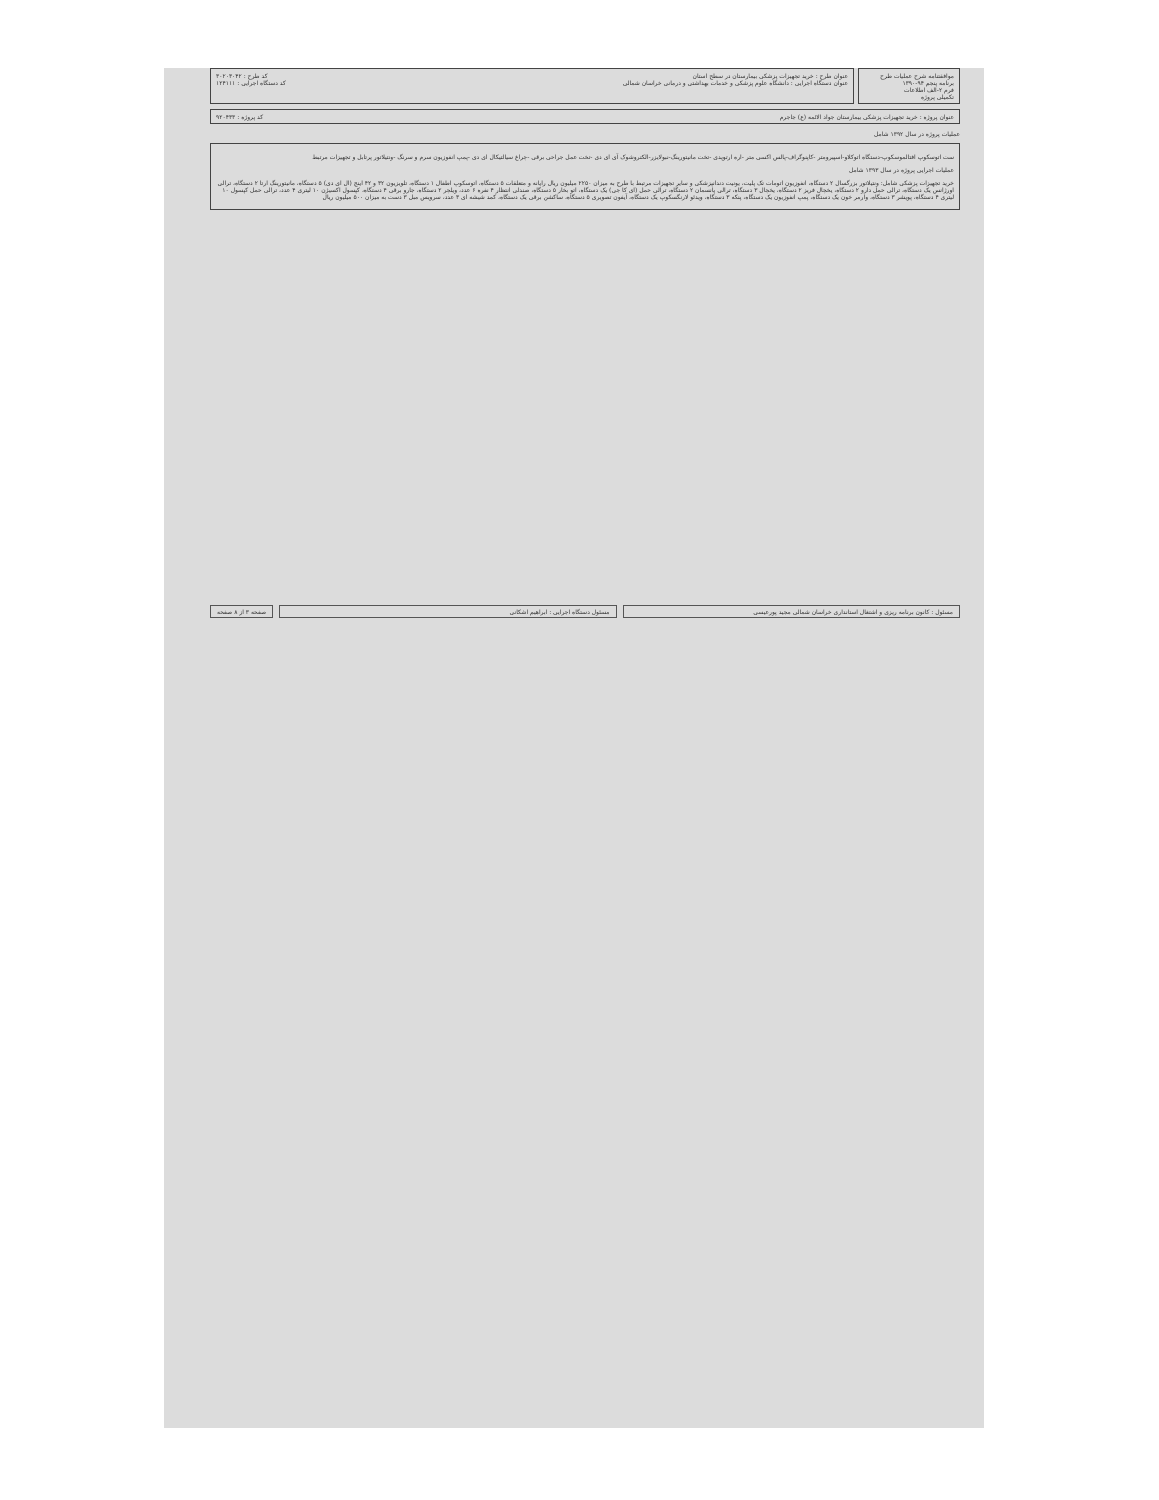موافقتنامه شرح عملیات طرح
برنامه پنجم ۹۴-۱۳۹۰
فرم ۲-الف اطلاعات
تکمیلی پروژه
عنوان طرح : خرید تجهیزات پزشکی بیمارستان در سطح استان کد طرح : ۳۰۲۰۳۰۴۲
عنوان دستگاه اجرایی : دانشگاه علوم پزشکی و خدمات بهداشتی و درمانی خراسان شمالی کد دستگاه اجرایی : ۱۲۴۱۱۱
عنوان پروژه : خرید تجهیزات پزشکی بیمارستان جواد الائمه (ع) جاجرم کد پروژه : ۹۲۰۴۳۳
عملیات پروژه در سال ۱۳۹۲ شامل
ست اتوسکوپ افتالموسکوپ-دستگاه اتوکلاو-اسپیرومتر -کاپنوگراف-پالس اکسی متر -اره ارتوپدی -تخت مانیتورینگ-نبولایزر-الکتروشوک آی ای دی -تخت عمل جراحی برقی -چراغ سیالتیکال ای دی -پمپ انفوزیون سرم و سرنگ -ونتیلاتور پرتابل و تجهیزات مرتبط
عملیات اجرایی پروژه در سال ۱۳۹۳ شامل
خرید تجهیزات پزشکی شامل: ونتیلاتور بزرگسال ۲ دستگاه، انفوزیون اتومات تک پلیت، یونیت دندانپزشکی و سایر تجهیزات مرتبط با طرح به میزان ۲۲۵۰ میلیون ریال رایانه و متعلقات ۵ دستگاه، اتوسکوپ اطفال ۱ دستگاه، تلویزیون ۳۲ و ۴۲ اینچ (ال ای دی) ۵ دستگاه، مانیتورینگ ارتا ۲ دستگاه، ترالی اورژانس یک دستگاه، ترالی حمل دارو ۲ دستگاه، یخچال فریز ۲ دستگاه، یخچال ۳ دستگاه، ترالی پانسمان ۲ دستگاه، ترالی حمل (ای کا جی) یک دستگاه، اتو بخار ۵ دستگاه، صندلی انتظار ۴ نفره ۶ عدد، ویلچر ۲ دستگاه، جارو برقی ۴ دستگاه، کپسول اکسیژن ۱۰ لیتری ۴ عدد، ترالی حمل کپسول ۱۰ لیتری ۴ دستگاه، پویشر ۳ دستگاه، وارمر خون یک دستگاه، پمپ انفوزیون یک دستگاه، پنکه ۳ دستگاه، ویدئو لارنگسکوپ یک دستگاه، آیفون تصویری ۵ دستگاه، ساکشن برقی یک دستگاه، کمد شیشه ای ۳ عدد، سرویس مبل ۳ دست به میزان ۵۰۰ میلیون ریال
مسئول : کانون برنامه ریزی و اشتغال استانداری خراسان شمالی مجید پورعیسی
مسئول دستگاه اجرایی : ابراهیم اشکانی
صفحه ۳ از ۸ صفحه